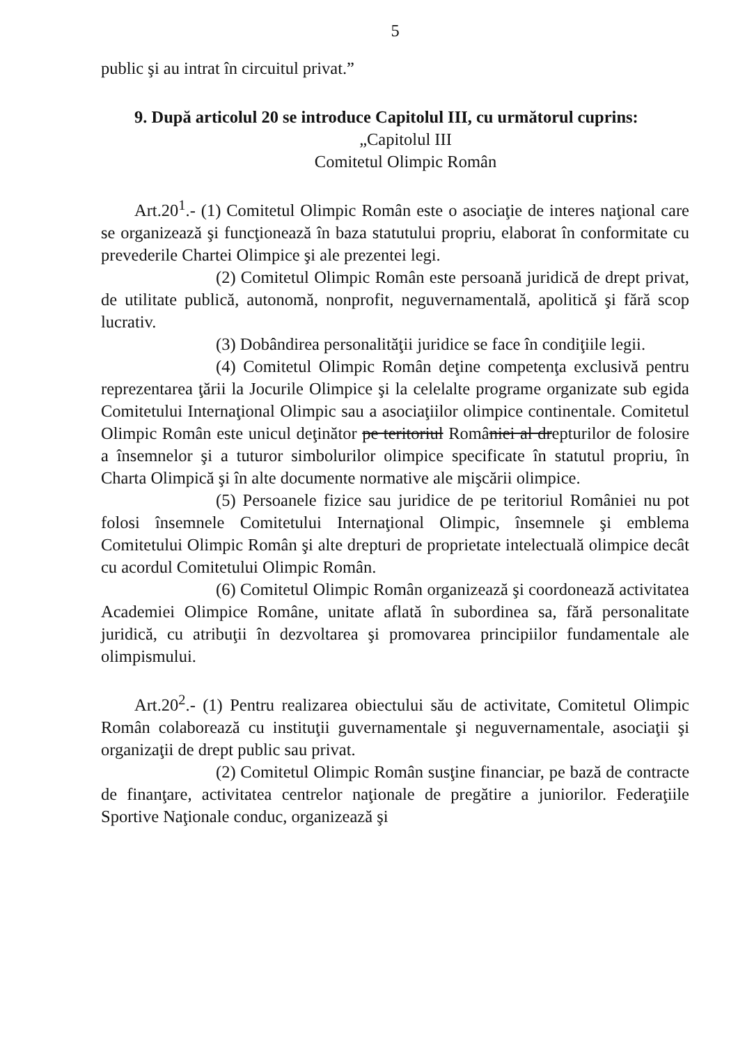5
public şi au intrat în circuitul privat.”
9. După articolul 20 se introduce Capitolul III, cu următorul cuprins:
„Capitolul III
Comitetul Olimpic Român
Art.20<sup>1</sup>.- (1) Comitetul Olimpic Român este o asociaţie de interes naţional care se organizează şi funcţionează în baza statutului propriu, elaborat în conformitate cu prevederile Chartei Olimpice şi ale prezentei legi.
(2) Comitetul Olimpic Român este persoană juridică de drept privat, de utilitate publică, autonomă, nonprofit, neguvernamentală, apolitică şi fără scop lucrativ.
(3) Dobândirea personalităţii juridice se face în condiţiile legii.
(4) Comitetul Olimpic Român deţine competenţa exclusivă pentru reprezentarea ţării la Jocurile Olimpice şi la celelalte programe organizate sub egida Comitetului Internaţional Olimpic sau a asociaţiilor olimpice continentale. Comitetul Olimpic Român este unicul deţinător pe teritoriul României al drepturilor de folosire a însemnelor şi a tuturor simbolurilor olimpice specificate în statutul propriu, în Charta Olimpică şi în alte documente normative ale mişcării olimpice.
(5) Persoanele fizice sau juridice de pe teritoriul României nu pot folosi însemnele Comitetului Internaţional Olimpic, însemnele şi emblema Comitetului Olimpic Român şi alte drepturi de proprietate intelectuală olimpice decât cu acordul Comitetului Olimpic Român.
(6) Comitetul Olimpic Român organizează şi coordonează activitatea Academiei Olimpice Române, unitate aflată în subordinea sa, fără personalitate juridică, cu atribuţii în dezvoltarea şi promovarea principiilor fundamentale ale olimpismului.
Art.20<sup>2</sup>.- (1) Pentru realizarea obiectului său de activitate, Comitetul Olimpic Român colaborează cu instituţii guvernamentale şi neguvernamentale, asociaţii şi organizaţii de drept public sau privat.
(2) Comitetul Olimpic Român susţine financiar, pe bază de contracte de finanţare, activitatea centrelor naţionale de pregătire a juniorilor. Federaţiile Sportive Naţionale conduc, organizează şi